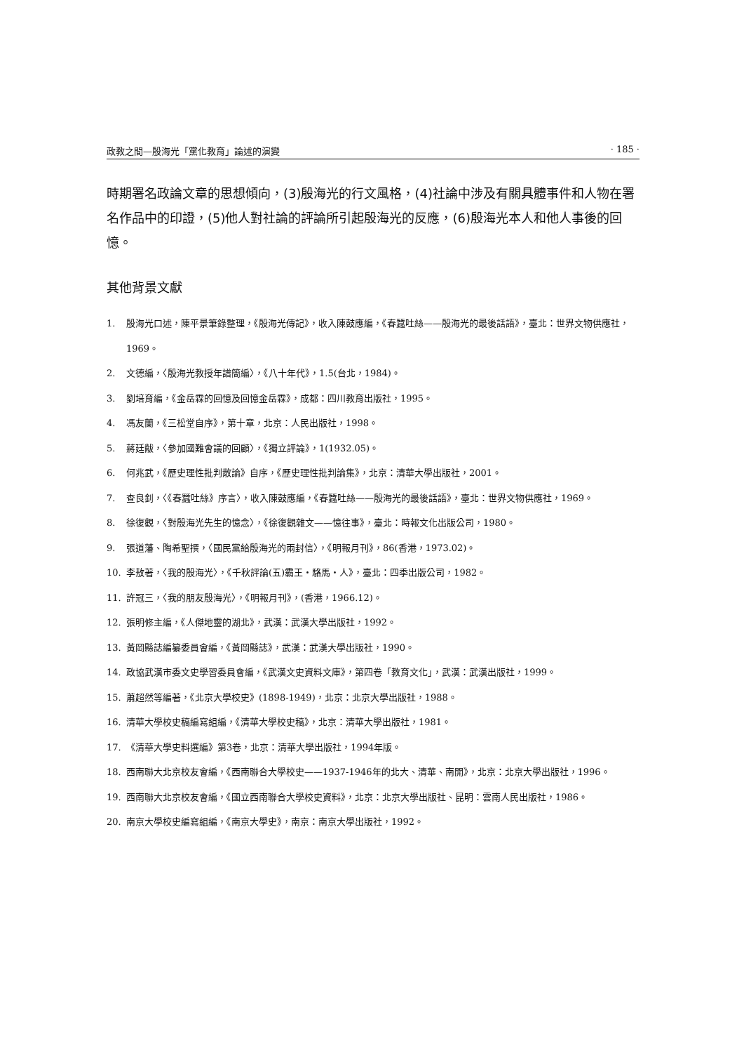政教之間—殷海光「黨化教育」論述的演變 · 185 ·
時期署名政論文章的思想傾向，(3)殷海光的行文風格，(4)社論中涉及有關具體事件和人物在署名作品中的印證，(5)他人對社論的評論所引起殷海光的反應，(6)殷海光本人和他人事後的回憶。
其他背景文獻
1. 殷海光口述，陳平景筆錄整理，《殷海光傳記》，收入陳鼓應編，《春蠶吐絲——殷海光的最後話語》，臺北：世界文物供應社，1969。
2. 文德編，〈殷海光教授年譜簡編〉，《八十年代》，1.5(台北，1984)。
3. 劉培育編，《金岳霖的回憶及回憶金岳霖》，成都：四川教育出版社，1995。
4. 馮友蘭，《三松堂自序》，第十章，北京：人民出版社，1998。
5. 蔣廷黻，〈參加國難會議的回顧〉，《獨立評論》，1(1932.05)。
6. 何兆武，《歷史理性批判散論》自序，《歷史理性批判論集》，北京：清華大學出版社，2001。
7. 查良釗，〈《春蠶吐絲》序言〉，收入陳鼓應編，《春蠶吐絲——殷海光的最後話語》，臺北：世界文物供應社，1969。
8. 徐復觀，〈對殷海光先生的憶念〉，《徐復觀雜文——憶往事》，臺北：時報文化出版公司，1980。
9. 張道藩、陶希聖撰，〈國民黨給殷海光的兩封信〉，《明報月刊》，86(香港，1973.02)。
10. 李敖著，〈我的殷海光〉，《千秋評論(五)霸王・駱馬・人》，臺北：四季出版公司，1982。
11. 許冠三，〈我的朋友殷海光〉，《明報月刊》，(香港，1966.12)。
12. 張明修主編，《人傑地靈的湖北》，武漢：武漢大學出版社，1992。
13. 黃岡縣誌編纂委員會編，《黃岡縣誌》，武漢：武漢大學出版社，1990。
14. 政協武漢市委文史學習委員會編，《武漢文史資料文庫》，第四卷「教育文化」，武漢：武漢出版社，1999。
15. 蕭超然等編著，《北京大學校史》(1898-1949)，北京：北京大學出版社，1988。
16. 清華大學校史稿編寫組編，《清華大學校史稿》，北京：清華大學出版社，1981。
17. 《清華大學史料選編》第3卷，北京：清華大學出版社，1994年版。
18. 西南聯大北京校友會編，《西南聯合大學校史——1937-1946年的北大、清華、南開》，北京：北京大學出版社，1996。
19. 西南聯大北京校友會編，《國立西南聯合大學校史資料》，北京：北京大學出版社、昆明：雲南人民出版社，1986。
20. 南京大學校史編寫組編，《南京大學史》，南京：南京大學出版社，1992。